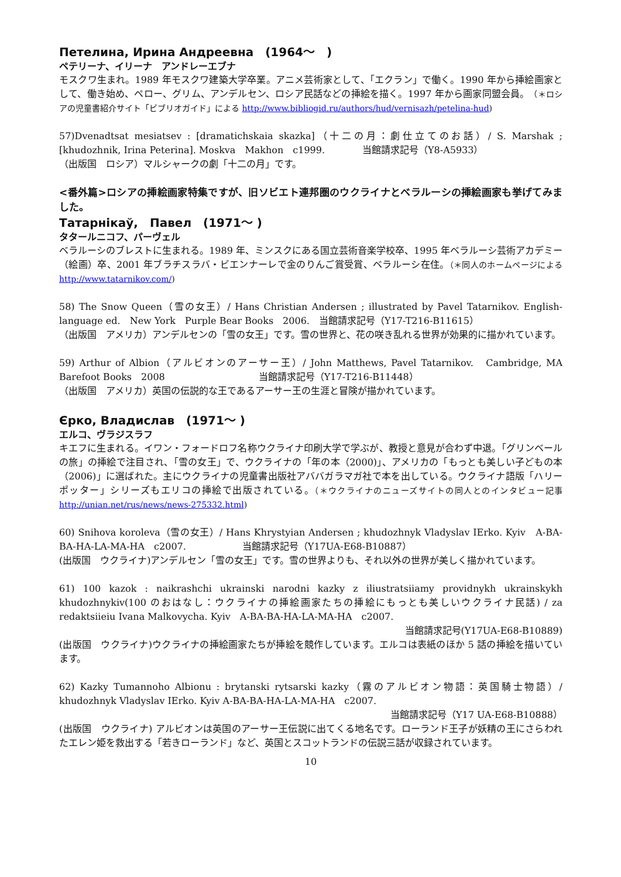Петелина, Ирина Андреевна　(1964～　)
ペテリーナ、イリーナ　アンドレーエブナ
モスクワ生まれ。1989 年モスクワ建築大学卒業。アニメ芸術家として、「エクラン」で働く。1990 年から挿絵画家として、働き始め、ペロー、グリム、アンデルセン、ロシア民話などの挿絵を描く。1997 年から画家同盟会員。（＊ロシアの児童書紹介サイト「ビブリオガイド」による http://www.bibliogid.ru/authors/hud/vernisazh/petelina-hud)
57)Dvenadtsat mesiatsev : [dramatichskaia skazka]（十二の月：劇仕立てのお話）/ S. Marshak ; [khudozhnik, Irina Peterina]. Moskva　Makhon　c1999.　　　　当館請求記号（Y8-A5933）
（出版国　ロシア）マルシャークの劇「十二の月」です。
<番外篇>ロシアの挿絵画家特集ですが、旧ソビエト連邦圏のウクライナとベラルーシの挿絵画家も挙げてみました。
Татарнікаў,　Павел　(1971～ )
タタールニコフ、パーヴェル
ベラルーシのブレストに生まれる。1989 年、ミンスクにある国立芸術音楽学校卒、1995 年ベラルーシ芸術アカデミー（絵画）卒、2001 年ブラチスラバ・ビエンナーレで金のりんご賞受賞、ベラルーシ在住。（＊同人のホームページによる http://www.tatarnikov.com/)
58) The Snow Queen（雪の女王）/ Hans Christian Andersen ; illustrated by Pavel Tatarnikov. English-language ed.　New York　Purple Bear Books　2006.　当館請求記号（Y17-T216-B11615）
（出版国　アメリカ）アンデルセンの「雪の女王」です。雪の世界と、花の咲き乱れる世界が効果的に描かれています。
59) Arthur of Albion（アルビオンのアーサー王）/ John Matthews, Pavel Tatarnikov.　Cambridge, MA　Barefoot Books　2008　　　　　　　　　　当館請求記号（Y17-T216-B11448）
（出版国　アメリカ）英国の伝説的な王であるアーサー王の生涯と冒険が描かれています。
Єрко, Владислав　(1971～ )
エルコ、ヴラジスラフ
キエフに生まれる。イワン・フォードロフ名称ウクライナ印刷大学で学ぶが、教授と意見が合わず中退。「グリンベールの旅」の挿絵で注目され、「雪の女王」で、ウクライナの「年の本（2000)」、アメリカの「もっとも美しい子どもの本（2006)」に選ばれた。主にウクライナの児童書出版社アババガラマガ社で本を出している。ウクライナ語版「ハリーポッター」シリーズもエリコの挿絵で出版されている。（＊ウクライナのニューズサイトの同人とのインタビュー記事 http://unian.net/rus/news/news-275332.html)
60) Snihova koroleva（雪の女王）/ Hans Khrystyian Andersen ; khudozhnyk Vladyslav IErko. Kyiv　A-BA-BA-HA-LA-MA-HA　c2007.　　　　　　当館請求記号（Y17UA-E68-B10887）
(出版国　ウクライナ)アンデルセン「雪の女王」です。雪の世界よりも、それ以外の世界が美しく描かれています。
61) 100 kazok : naikrashchi ukrainski narodni kazky z iliustratsiiamy providnykh ukrainskykh khudozhnykiv(100 のおはなし：ウクライナの挿絵画家たちの挿絵にもっとも美しいウクライナ民話) / za redaktsiieiu Ivana Malkovycha. Kyiv　A-BA-BA-HA-LA-MA-HA　c2007.
当館請求記号(Y17UA-E68-B10889)
(出版国　ウクライナ)ウクライナの挿絵画家たちが挿絵を競作しています。エルコは表紙のほか 5 話の挿絵を描いています。
62) Kazky Tumannoho Albionu : brytanski rytsarski kazky（霧のアルビオン物語：英国騎士物語）/ khudozhnyk Vladyslav IErko. Kyiv A-BA-BA-HA-LA-MA-HA　c2007.
当館請求記号（Y17 UA-E68-B10888）
(出版国　ウクライナ) アルビオンは英国のアーサー王伝説に出てくる地名です。ローランド王子が妖精の王にさらわれたエレン姫を救出する「若きローランド」など、英国とスコットランドの伝説三話が収録されています。
10